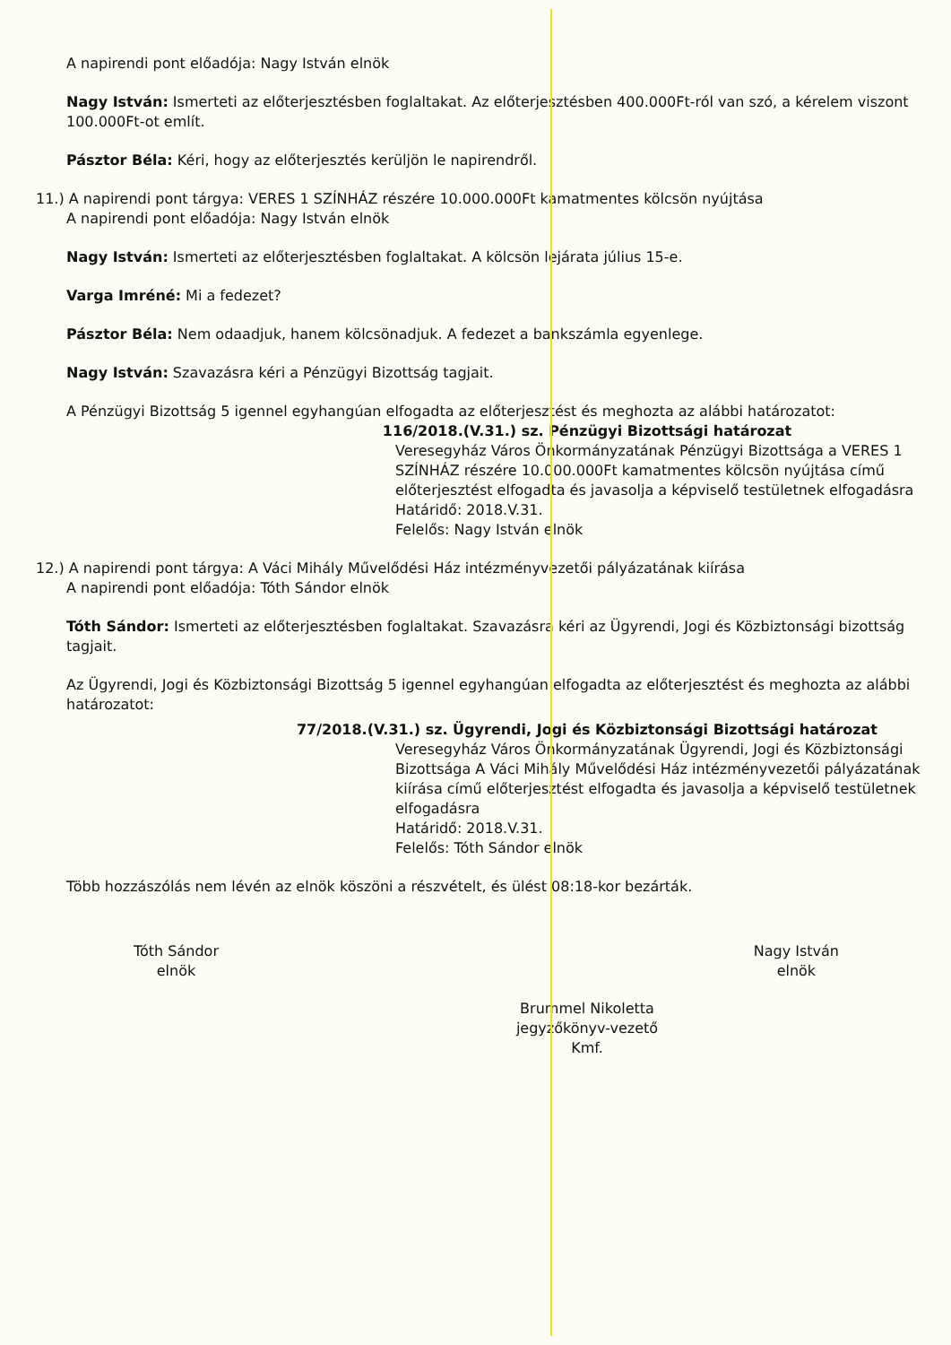A napirendi pont előadója: Nagy István elnök
Nagy István: Ismerteti az előterjesztésben foglaltakat. Az előterjesztésben 400.000Ft-ról van szó, a kérelem viszont 100.000Ft-ot említ.
Pásztor Béla: Kéri, hogy az előterjesztés kerüljön le napirendről.
11.) A napirendi pont tárgya: VERES 1 SZÍNHÁZ részére 10.000.000Ft kamatmentes kölcsön nyújtása
A napirendi pont előadója: Nagy István elnök
Nagy István: Ismerteti az előterjesztésben foglaltakat. A kölcsön lejárata július 15-e.
Varga Imréné: Mi a fedezet?
Pásztor Béla: Nem odaadjuk, hanem kölcsönadjuk. A fedezet a bankszámla egyenlege.
Nagy István: Szavazásra kéri a Pénzügyi Bizottság tagjait.
A Pénzügyi Bizottság 5 igennel egyhangúan elfogadta az előterjesztést és meghozta az alábbi határozatot:
116/2018.(V.31.) sz. Pénzügyi Bizottsági határozat
Veresegyház Város Önkormányzatának Pénzügyi Bizottsága a VERES 1 SZÍNHÁZ részére 10.000.000Ft kamatmentes kölcsön nyújtása című előterjesztést elfogadta és javasolja a képviselő testületnek elfogadásra
Határidő: 2018.V.31.
Felelős: Nagy István elnök
12.) A napirendi pont tárgya: A Váci Mihály Művelődési Ház intézményvezetői pályázatának kiírása
A napirendi pont előadója: Tóth Sándor elnök
Tóth Sándor: Ismerteti az előterjesztésben foglaltakat. Szavazásra kéri az Ügyrendi, Jogi és Közbiztonsági bizottság tagjait.
Az Ügyrendi, Jogi és Közbiztonsági Bizottság 5 igennel egyhangúan elfogadta az előterjesztést és meghozta az alábbi határozatot:
77/2018.(V.31.) sz. Ügyrendi, Jogi és Közbiztonsági Bizottsági határozat
Veresegyház Város Önkormányzatának Ügyrendi, Jogi és Közbiztonsági Bizottsága A Váci Mihály Művelődési Ház intézményvezetői pályázatának kiírása című előterjesztést elfogadta és javasolja a képviselő testületnek elfogadásra
Határidő: 2018.V.31.
Felelős: Tóth Sándor elnök
Több hozzászólás nem lévén az elnök köszöni a részvételt, és ülést 08:18-kor bezárták.
Tóth Sándor
elnök
Nagy István
elnök
Brummel Nikoletta
jegyzőkönyv-vezető
Kmf.